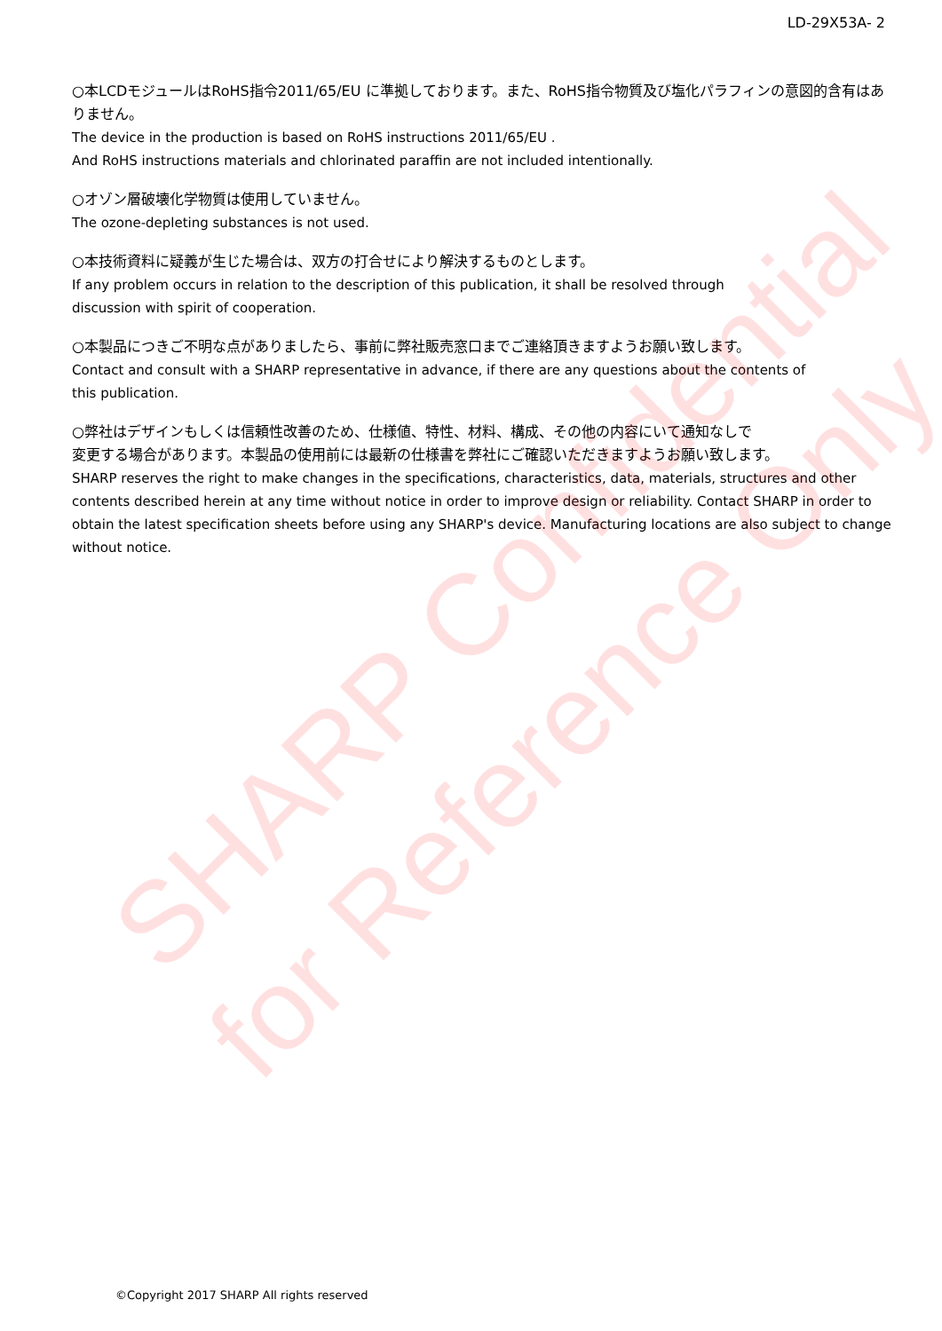SHARP Confidential
for Reference Only
LD-29X53A- 2
○本LCDモジュールはRoHS指令2011/65/EU に準拠しております。また、RoHS指令物質及び塩化パラフィンの意図的含有はありません。
The device in the production is based on RoHS instructions 2011/65/EU .
And RoHS instructions materials and chlorinated paraffin are not included intentionally.
○オゾン層破壊化学物質は使用していません。
The ozone-depleting substances is not used.
○本技術資料に疑義が生じた場合は、双方の打合せにより解決するものとします。
If any problem occurs in relation to the description of this publication, it shall be resolved through
discussion with spirit of cooperation.
○本製品につきご不明な点がありましたら、事前に弊社販売窓口までご連絡頂きますようお願い致します。
Contact and consult with a SHARP representative in advance, if there are any questions about the contents of
this publication.
○弊社はデザインもしくは信頼性改善のため、仕様値、特性、材料、構成、その他の内容にいて通知なしで
変更する場合があります。本製品の使用前には最新の仕様書を弊社にご確認いただきますようお願い致します。
SHARP reserves the right to make changes in the specifications, characteristics, data, materials, structures and other contents described herein at any time without notice in order to improve design or reliability. Contact SHARP in order to obtain the latest specification sheets before using any SHARP's device. Manufacturing locations are also subject to change without notice.
©Copyright 2017 SHARP All rights reserved